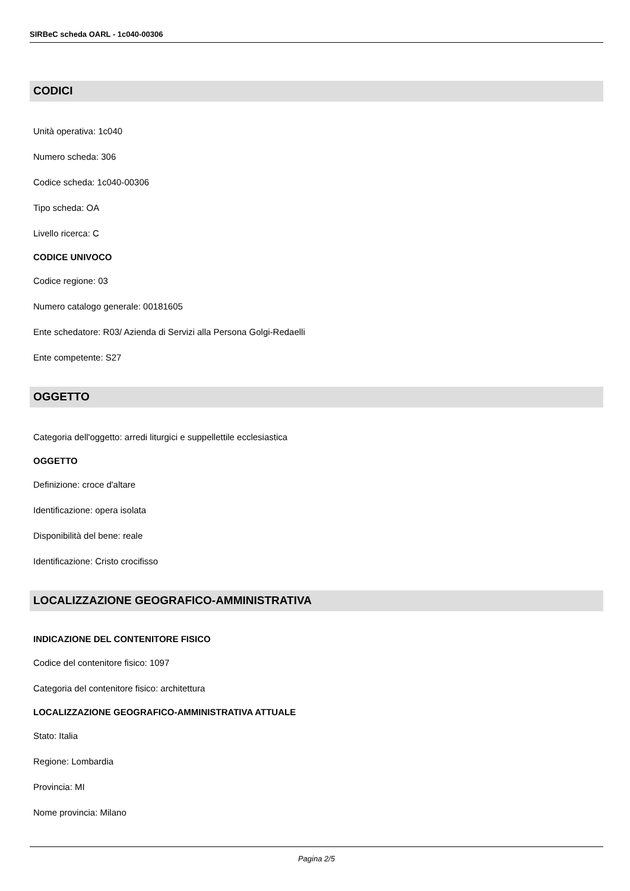SIRBeC scheda OARL - 1c040-00306
CODICI
Unità operativa: 1c040
Numero scheda: 306
Codice scheda: 1c040-00306
Tipo scheda: OA
Livello ricerca: C
CODICE UNIVOCO
Codice regione: 03
Numero catalogo generale: 00181605
Ente schedatore: R03/ Azienda di Servizi alla Persona Golgi-Redaelli
Ente competente: S27
OGGETTO
Categoria dell'oggetto: arredi liturgici e suppellettile ecclesiastica
OGGETTO
Definizione: croce d'altare
Identificazione: opera isolata
Disponibilità del bene: reale
Identificazione: Cristo crocifisso
LOCALIZZAZIONE GEOGRAFICO-AMMINISTRATIVA
INDICAZIONE DEL CONTENITORE FISICO
Codice del contenitore fisico: 1097
Categoria del contenitore fisico: architettura
LOCALIZZAZIONE GEOGRAFICO-AMMINISTRATIVA ATTUALE
Stato: Italia
Regione: Lombardia
Provincia: MI
Nome provincia: Milano
Pagina 2/5